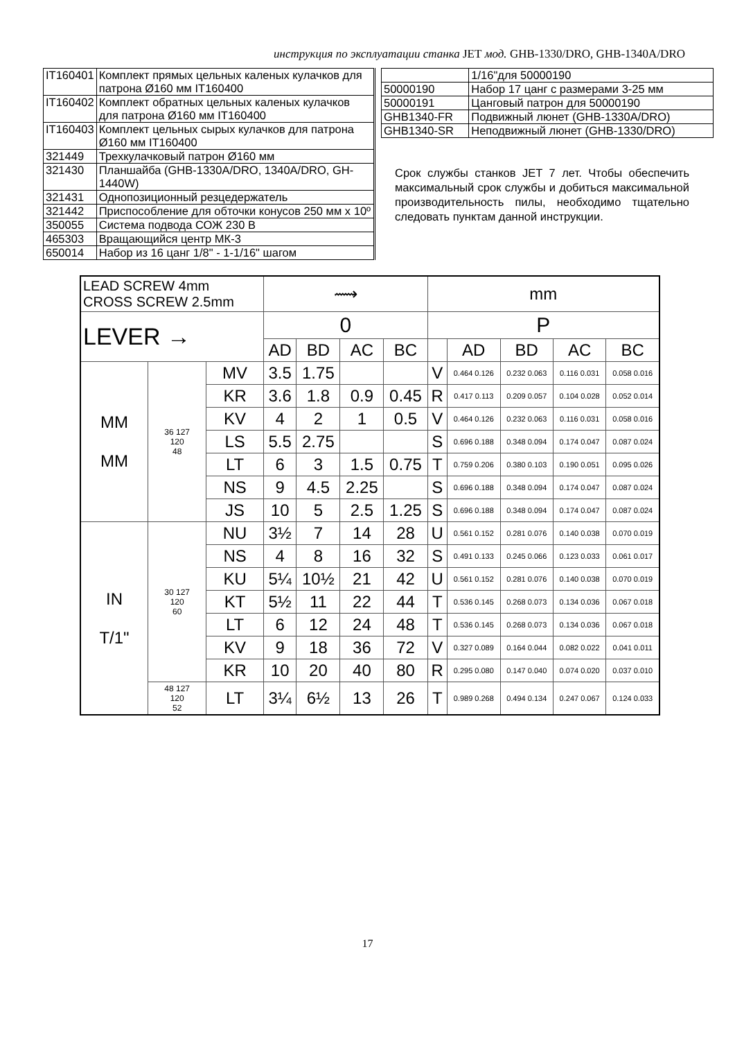инструкция по эксплуатации станка JET мод. GHB-1330/DRO, GHB-1340A/DRO
| IT160401 | Комплект прямых цельных каленых кулачков для патрона Ø160 мм IT160400 |
| IT160402 | Комплект обратных цельных каленых кулачков для патрона Ø160 мм IT160400 |
| IT160403 | Комплект цельных сырых кулачков для патрона Ø160 мм IT160400 |
| 321449 | Трехкулачковый патрон Ø160 мм |
| 321430 | Планшайба (GHB-1330A/DRO, 1340A/DRO, GH-1440W) |
| 321431 | Однопозиционный резцедержатель |
| 321442 | Приспособление для обточки конусов 250 мм х 10º |
| 350055 | Система подвода СОЖ 230 В |
| 465303 | Вращающийся центр МК-3 |
| 650014 | Набор из 16 цанг 1/8" - 1-1/16" шагом |
| | 1/16"для 50000190 |
| 50000190 | Набор 17 цанг с размерами 3-25 мм |
| 50000191 | Цанговый патрон для 50000190 |
| GHB1340-FR | Подвижный люнет (GHB-1330A/DRO) |
| GHB1340-SR | Неподвижный люнет (GHB-1330/DRO) |
Срок службы станков JET 7 лет. Чтобы обеспечить максимальный срок службы и добиться максимальной производительность пилы, необходимо тщательно следовать пунктам данной инструкции.
| LEAD SCREW 4mm CROSS SCREW 2.5mm | | | ⟿ | | | | mm | | | | |
| LEVER → | | | 0 | | | | P | | | | |
| | | | AD | BD | AC | BC | | AD | BD | AC | BC |
| MM MM | 36 127 120 48 | MV | 3.5 | 1.75 | | | V | 0.464 0.126 | 0.232 0.063 | 0.116 0.031 | 0.058 0.016 |
| | | KR | 3.6 | 1.8 | 0.9 | 0.45 | R | 0.417 0.113 | 0.209 0.057 | 0.104 0.028 | 0.052 0.014 |
| | | KV | 4 | 2 | 1 | 0.5 | V | 0.464 0.126 | 0.232 0.063 | 0.116 0.031 | 0.058 0.016 |
| | | LS | 5.5 | 2.75 | | | S | 0.696 0.188 | 0.348 0.094 | 0.174 0.047 | 0.087 0.024 |
| | | LT | 6 | 3 | 1.5 | 0.75 | T | 0.759 0.206 | 0.380 0.103 | 0.190 0.051 | 0.095 0.026 |
| | | NS | 9 | 4.5 | 2.25 | | S | 0.696 0.188 | 0.348 0.094 | 0.174 0.047 | 0.087 0.024 |
| | | JS | 10 | 5 | 2.5 | 1.25 | S | 0.696 0.188 | 0.348 0.094 | 0.174 0.047 | 0.087 0.024 |
| IN T/1" | 30 127 120 60 | NU | 3½ | 7 | 14 | 28 | U | 0.561 0.152 | 0.281 0.076 | 0.140 0.038 | 0.070 0.019 |
| | | NS | 4 | 8 | 16 | 32 | S | 0.491 0.133 | 0.245 0.066 | 0.123 0.033 | 0.061 0.017 |
| | | KU | 5¼ | 10½ | 21 | 42 | U | 0.561 0.152 | 0.281 0.076 | 0.140 0.038 | 0.070 0.019 |
| | | KT | 5½ | 11 | 22 | 44 | T | 0.536 0.145 | 0.268 0.073 | 0.134 0.036 | 0.067 0.018 |
| | | LT | 6 | 12 | 24 | 48 | T | 0.536 0.145 | 0.268 0.073 | 0.134 0.036 | 0.067 0.018 |
| | | KV | 9 | 18 | 36 | 72 | V | 0.327 0.089 | 0.164 0.044 | 0.082 0.022 | 0.041 0.011 |
| | | KR | 10 | 20 | 40 | 80 | R | 0.295 0.080 | 0.147 0.040 | 0.074 0.020 | 0.037 0.010 |
| | 48 127 120 52 | LT | 3¼ | 6½ | 13 | 26 | T | 0.989 0.268 | 0.494 0.134 | 0.247 0.067 | 0.124 0.033 |
17